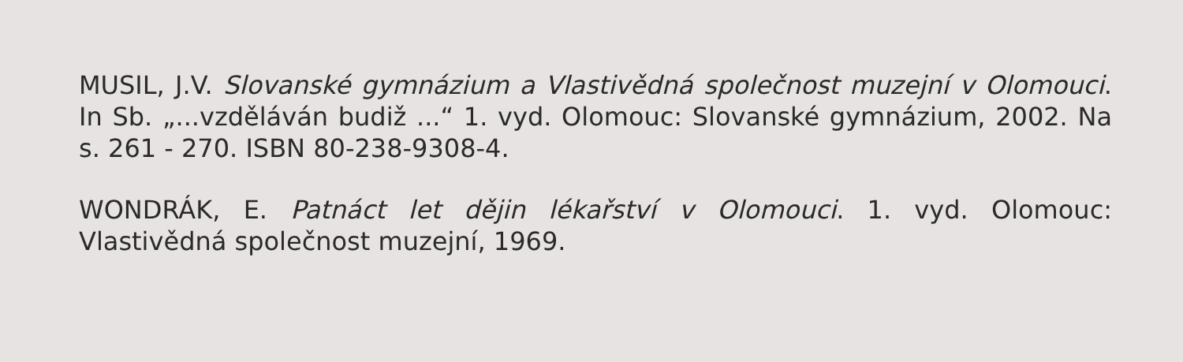MUSIL, J.V. Slovanské gymnázium a Vlastivědná společnost muzejní v Olomouci. In Sb. „...vzděláván budiž ...“ 1. vyd. Olomouc: Slovanské gymnázium, 2002. Na s. 261 - 270. ISBN 80-238-9308-4.
WONDRÁK, E. Patnáct let dějin lékařství v Olomouci. 1. vyd. Olomouc: Vlastivědná společnost muzejní, 1969.